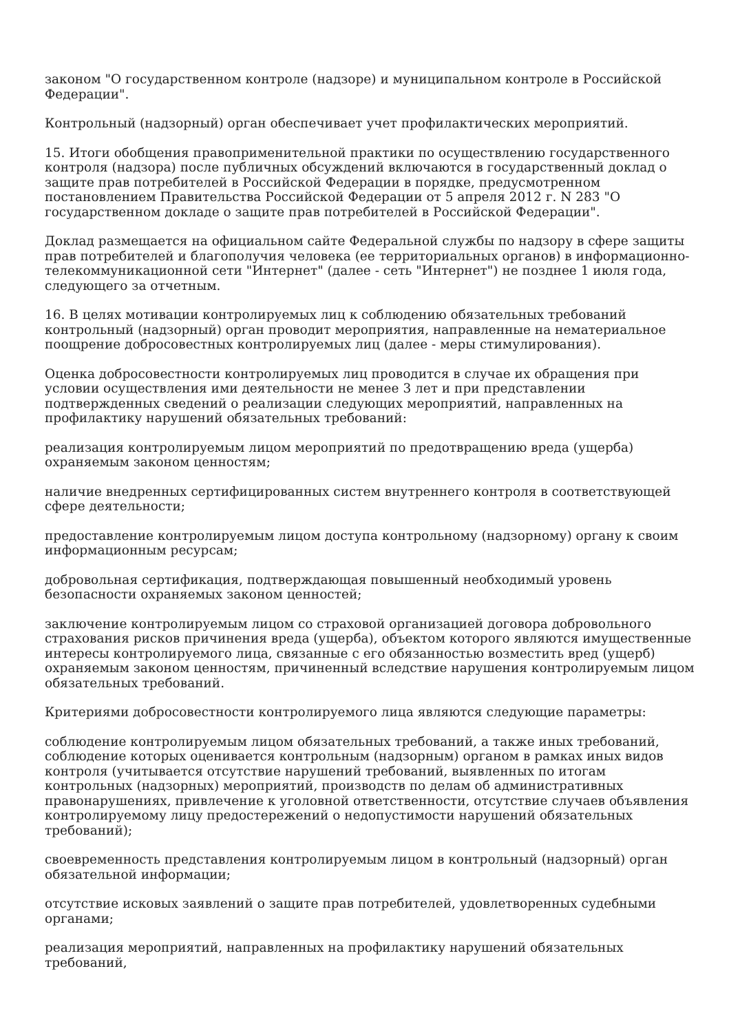законом "О государственном контроле (надзоре) и муниципальном контроле в Российской Федерации".
Контрольный (надзорный) орган обеспечивает учет профилактических мероприятий.
15. Итоги обобщения правоприменительной практики по осуществлению государственного контроля (надзора) после публичных обсуждений включаются в государственный доклад о защите прав потребителей в Российской Федерации в порядке, предусмотренном постановлением Правительства Российской Федерации от 5 апреля 2012 г. N 283 "О государственном докладе о защите прав потребителей в Российской Федерации".
Доклад размещается на официальном сайте Федеральной службы по надзору в сфере защиты прав потребителей и благополучия человека (ее территориальных органов) в информационно-телекоммуникационной сети "Интернет" (далее - сеть "Интернет") не позднее 1 июля года, следующего за отчетным.
16. В целях мотивации контролируемых лиц к соблюдению обязательных требований контрольный (надзорный) орган проводит мероприятия, направленные на нематериальное поощрение добросовестных контролируемых лиц (далее - меры стимулирования).
Оценка добросовестности контролируемых лиц проводится в случае их обращения при условии осуществления ими деятельности не менее 3 лет и при представлении подтвержденных сведений о реализации следующих мероприятий, направленных на профилактику нарушений обязательных требований:
реализация контролируемым лицом мероприятий по предотвращению вреда (ущерба) охраняемым законом ценностям;
наличие внедренных сертифицированных систем внутреннего контроля в соответствующей сфере деятельности;
предоставление контролируемым лицом доступа контрольному (надзорному) органу к своим информационным ресурсам;
добровольная сертификация, подтверждающая повышенный необходимый уровень безопасности охраняемых законом ценностей;
заключение контролируемым лицом со страховой организацией договора добровольного страхования рисков причинения вреда (ущерба), объектом которого являются имущественные интересы контролируемого лица, связанные с его обязанностью возместить вред (ущерб) охраняемым законом ценностям, причиненный вследствие нарушения контролируемым лицом обязательных требований.
Критериями добросовестности контролируемого лица являются следующие параметры:
соблюдение контролируемым лицом обязательных требований, а также иных требований, соблюдение которых оценивается контрольным (надзорным) органом в рамках иных видов контроля (учитывается отсутствие нарушений требований, выявленных по итогам контрольных (надзорных) мероприятий, производств по делам об административных правонарушениях, привлечение к уголовной ответственности, отсутствие случаев объявления контролируемому лицу предостережений о недопустимости нарушений обязательных требований);
своевременность представления контролируемым лицом в контрольный (надзорный) орган обязательной информации;
отсутствие исковых заявлений о защите прав потребителей, удовлетворенных судебными органами;
реализация мероприятий, направленных на профилактику нарушений обязательных требований,